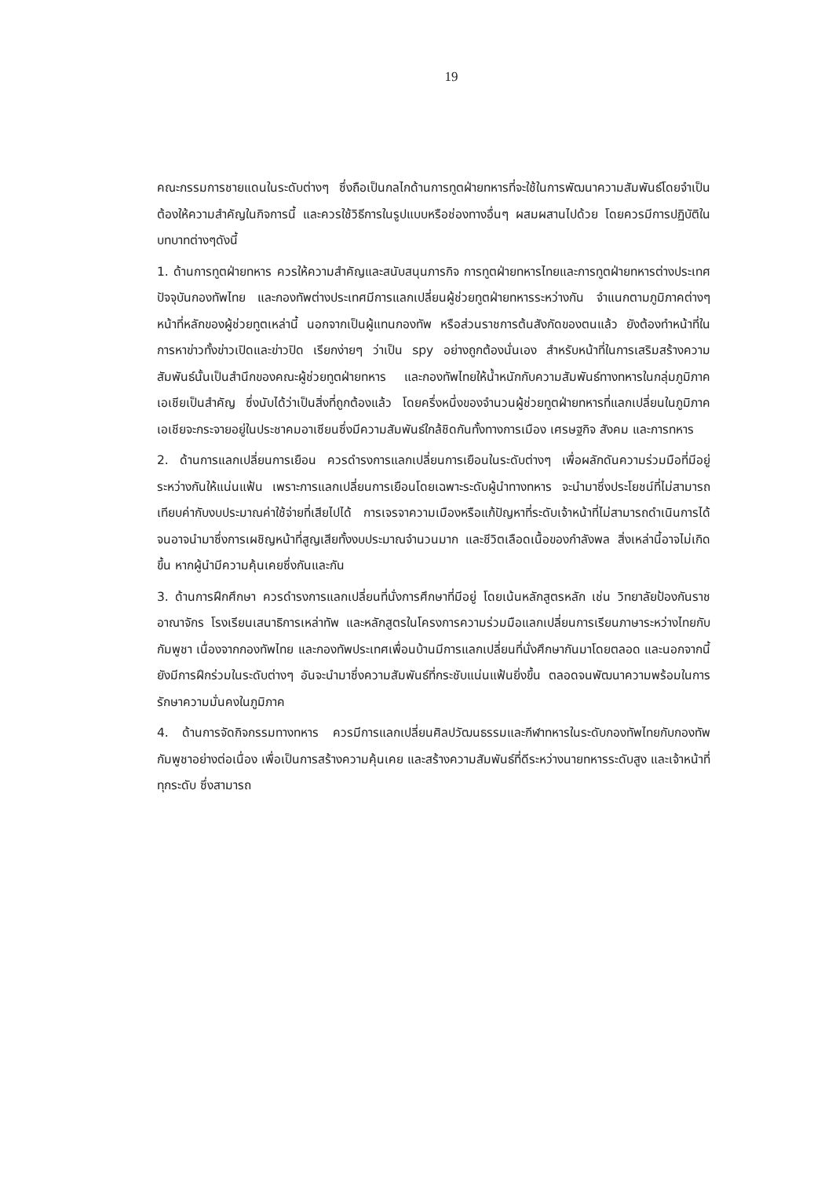19
คณะกรรมการชายแดนในระดับต่างๆ ซึ่งถือเป็นกลไกด้านการทูตฝ่ายทหารที่จะใช้ในการพัฒนาความสัมพันธ์โดยจำเป็นต้องให้ความสำคัญในกิจการนี้ และควรใช้วิธีการในรูปแบบหรือช่องทางอื่นๆ ผสมผสานไปด้วย โดยควรมีการปฏิบัติในบทบาทต่างๆดังนี้
1. ด้านการทูตฝ่ายทหาร ควรให้ความสำคัญและสนับสนุนภารกิจ การทูตฝ่ายทหารไทยและการทูตฝ่ายทหารต่างประเทศ ปัจจุบันกองทัพไทย และกองทัพต่างประเทศมีการแลกเปลี่ยนผู้ช่วยทูตฝ่ายทหารระหว่างกัน จำแนกตามภูมิภาคต่างๆ หน้าที่หลักของผู้ช่วยทูตเหล่านี้ นอกจากเป็นผู้แทนกองทัพ หรือส่วนราชการต้นสังกัดของตนแล้ว ยังต้องทำหน้าที่ในการหาข่าวทั้งข่าวเปิดและข่าวปิด เรียกง่ายๆ ว่าเป็น spy อย่างถูกต้องนั่นเอง สำหรับหน้าที่ในการเสริมสร้างความสัมพันธ์นั้นเป็นสำนึกของคณะผู้ช่วยทูตฝ่ายทหาร และกองทัพไทยให้น้ำหนักกับความสัมพันธ์ทางทหารในกลุ่มภูมิภาคเอเชียเป็นสำคัญ ซึ่งนับได้ว่าเป็นสิ่งที่ถูกต้องแล้ว โดยครึ่งหนึ่งของจำนวนผู้ช่วยทูตฝ่ายทหารที่แลกเปลี่ยนในภูมิภาคเอเชียจะกระจายอยู่ในประชาคมอาเซียนซึ่งมีความสัมพันธ์ใกล้ชิดกันทั้งทางการเมือง เศรษฐกิจ สังคม และการทหาร
2. ด้านการแลกเปลี่ยนการเยือน ควรดำรงการแลกเปลี่ยนการเยือนในระดับต่างๆ เพื่อผลักดันความร่วมมือที่มีอยู่ระหว่างกันให้แน่นแฟ้น เพราะการแลกเปลี่ยนการเยือนโดยเฉพาะระดับผู้นำทางทหาร จะนำมาซึ่งประโยชน์ที่ไม่สามารถเทียบค่ากับงบประมาณค่าใช้จ่ายที่เสียไปได้ การเจรจาความเมืองหรือแก้ปัญหาที่ระดับเจ้าหน้าที่ไม่สามารถดำเนินการได้ จนอาจนำมาซึ่งการเผชิญหน้าที่สูญเสียทั้งงบประมาณจำนวนมาก และชีวิตเลือดเนื้อของกำลังพล สิ่งเหล่านี้อาจไม่เกิดขึ้น หากผู้นำมีความคุ้นเคยซึ่งกันและกัน
3. ด้านการฝึกศึกษา ควรดำรงการแลกเปลี่ยนที่นั่งการศึกษาที่มีอยู่ โดยเน้นหลักสูตรหลัก เช่น วิทยาลัยป้องกันราชอาณาจักร โรงเรียนเสนาธิการเหล่าทัพ และหลักสูตรในโครงการความร่วมมือแลกเปลี่ยนการเรียนภาษาระหว่างไทยกับกัมพูชา เนื่องจากกองทัพไทย และกองทัพประเทศเพื่อนบ้านมีการแลกเปลี่ยนที่นั่งศึกษากันมาโดยตลอด และนอกจากนี้ยังมีการฝึกร่วมในระดับต่างๆ อันจะนำมาซึ่งความสัมพันธ์ที่กระชับแน่นแฟ้นยิ่งขึ้น ตลอดจนพัฒนาความพร้อมในการรักษาความมั่นคงในภูมิภาค
4. ด้านการจัดกิจกรรมทางทหาร ควรมีการแลกเปลี่ยนศิลปวัฒนธรรมและกีฬาทหารในระดับกองทัพไทยกับกองทัพกัมพูชาอย่างต่อเนื่อง เพื่อเป็นการสร้างความคุ้นเคย และสร้างความสัมพันธ์ที่ดีระหว่างนายทหารระดับสูง และเจ้าหน้าที่ทุกระดับ ซึ่งสามารถ